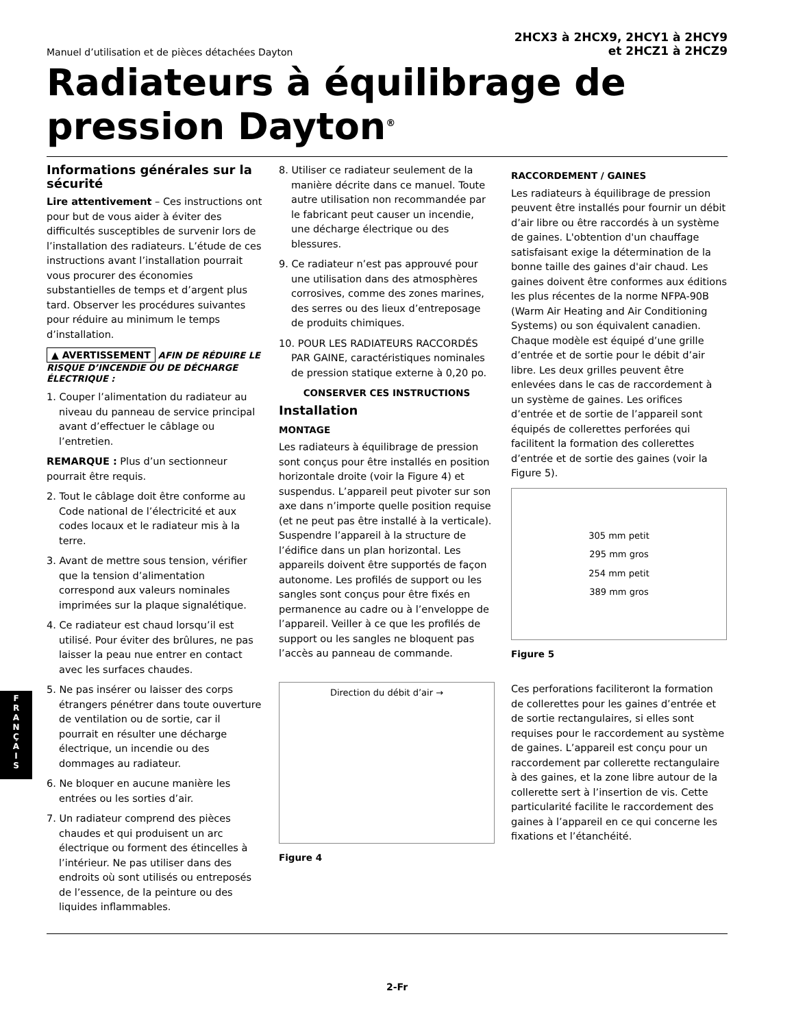Manuel d’utilisation et de pièces détachées Dayton
2HCX3 à 2HCX9, 2HCY1 à 2HCY9
et 2HCZ1 à 2HCZ9
Radiateurs à équilibrage de pression Dayton<sup>®</sup>
Informations générales sur la sécurité
Lire attentivement – Ces instructions ont pour but de vous aider à éviter des difficultés susceptibles de survenir lors de l’installation des radiateurs. L’étude de ces instructions avant l’installation pourrait vous procurer des économies substantielles de temps et d’argent plus tard. Observer les procédures suivantes pour réduire au minimum le temps d’installation.
▲ AVERTISSEMENT AFIN DE RÉDUIRE LE RISQUE D’INCENDIE OU DE DÉCHARGE ÉLECTRIQUE :
1. Couper l’alimentation du radiateur au niveau du panneau de service principal avant d’effectuer le câblage ou l’entretien.
REMARQUE : Plus d’un sectionneur pourrait être requis.
2. Tout le câblage doit être conforme au Code national de l’électricité et aux codes locaux et le radiateur mis à la terre.
3. Avant de mettre sous tension, vérifier que la tension d’alimentation correspond aux valeurs nominales imprimées sur la plaque signalétique.
4. Ce radiateur est chaud lorsqu’il est utilisé. Pour éviter des brûlures, ne pas laisser la peau nue entrer en contact avec les surfaces chaudes.
5. Ne pas insérer ou laisser des corps étrangers pénétrer dans toute ouverture de ventilation ou de sortie, car il pourrait en résulter une décharge électrique, un incendie ou des dommages au radiateur.
6. Ne bloquer en aucune manière les entrées ou les sorties d’air.
7. Un radiateur comprend des pièces chaudes et qui produisent un arc électrique ou forment des étincelles à l’intérieur. Ne pas utiliser dans des endroits où sont utilisés ou entreposés de l’essence, de la peinture ou des liquides inflammables.
8. Utiliser ce radiateur seulement de la manière décrite dans ce manuel. Toute autre utilisation non recommandée par le fabricant peut causer un incendie, une décharge électrique ou des blessures.
9. Ce radiateur n’est pas approuvé pour une utilisation dans des atmosphères corrosives, comme des zones marines, des serres ou des lieux d’entreposage de produits chimiques.
10. POUR LES RADIATEURS RACCORDÉS PAR GAINE, caractéristiques nominales de pression statique externe à 0,20 po.
CONSERVER CES INSTRUCTIONS
Installation
MONTAGE
Les radiateurs à équilibrage de pression sont conçus pour être installés en position horizontale droite (voir la Figure 4) et suspendus. L’appareil peut pivoter sur son axe dans n’importe quelle position requise (et ne peut pas être installé à la verticale). Suspendre l’appareil à la structure de l’édifice dans un plan horizontal. Les appareils doivent être supportés de façon autonome. Les profilés de support ou les sangles sont conçus pour être fixés en permanence au cadre ou à l’enveloppe de l’appareil. Veiller à ce que les profilés de support ou les sangles ne bloquent pas l’accès au panneau de commande.
Direction du débit d’air →
Figure 4
RACCORDEMENT / GAINES
Les radiateurs à équilibrage de pression peuvent être installés pour fournir un débit d’air libre ou être raccordés à un système de gaines. L'obtention d'un chauffage satisfaisant exige la détermination de la bonne taille des gaines d'air chaud. Les gaines doivent être conformes aux éditions les plus récentes de la norme NFPA-90B (Warm Air Heating and Air Conditioning Systems) ou son équivalent canadien. Chaque modèle est équipé d’une grille d’entrée et de sortie pour le débit d’air libre. Les deux grilles peuvent être enlevées dans le cas de raccordement à un système de gaines. Les orifices d’entrée et de sortie de l’appareil sont équipés de collerettes perforées qui facilitent la formation des collerettes d’entrée et de sortie des gaines (voir la Figure 5).
305 mm petit
295 mm gros
254 mm petit
389 mm gros
Figure 5
Ces perforations faciliteront la formation de collerettes pour les gaines d’entrée et de sortie rectangulaires, si elles sont requises pour le raccordement au système de gaines. L’appareil est conçu pour un raccordement par collerette rectangulaire à des gaines, et la zone libre autour de la collerette sert à l’insertion de vis. Cette particularité facilite le raccordement des gaines à l’appareil en ce qui concerne les fixations et l’étanchéité.
F
R
A
N
Ç
A
I
S
2-Fr